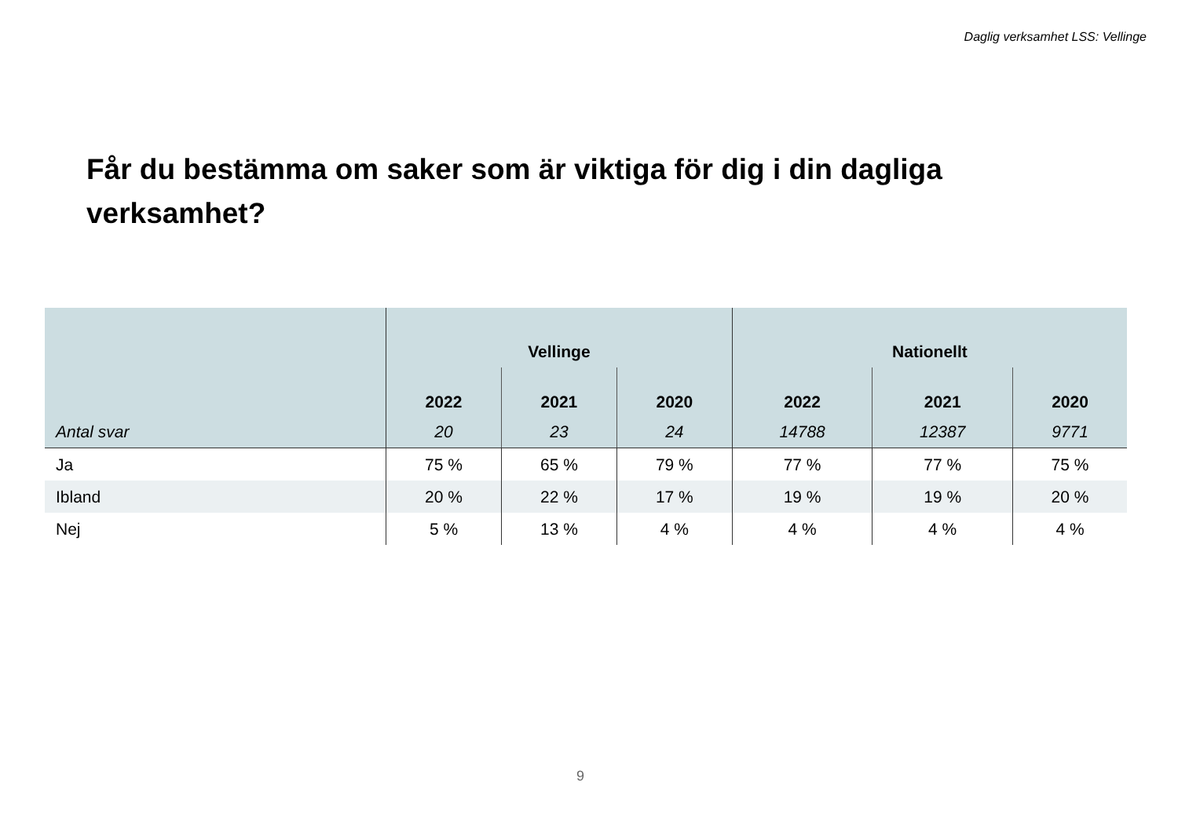Daglig verksamhet LSS: Vellinge
Får du bestämma om saker som är viktiga för dig i din dagliga verksamhet?
| | Vellinge | | | Nationellt | | |
| --- | --- | --- | --- | --- | --- | --- |
| | 2022 | 2021 | 2020 | 2022 | 2021 | 2020 |
| Antal svar | 20 | 23 | 24 | 14788 | 12387 | 9771 |
| Ja | 75 % | 65 % | 79 % | 77 % | 77 % | 75 % |
| Ibland | 20 % | 22 % | 17 % | 19 % | 19 % | 20 % |
| Nej | 5 % | 13 % | 4 % | 4 % | 4 % | 4 % |
9